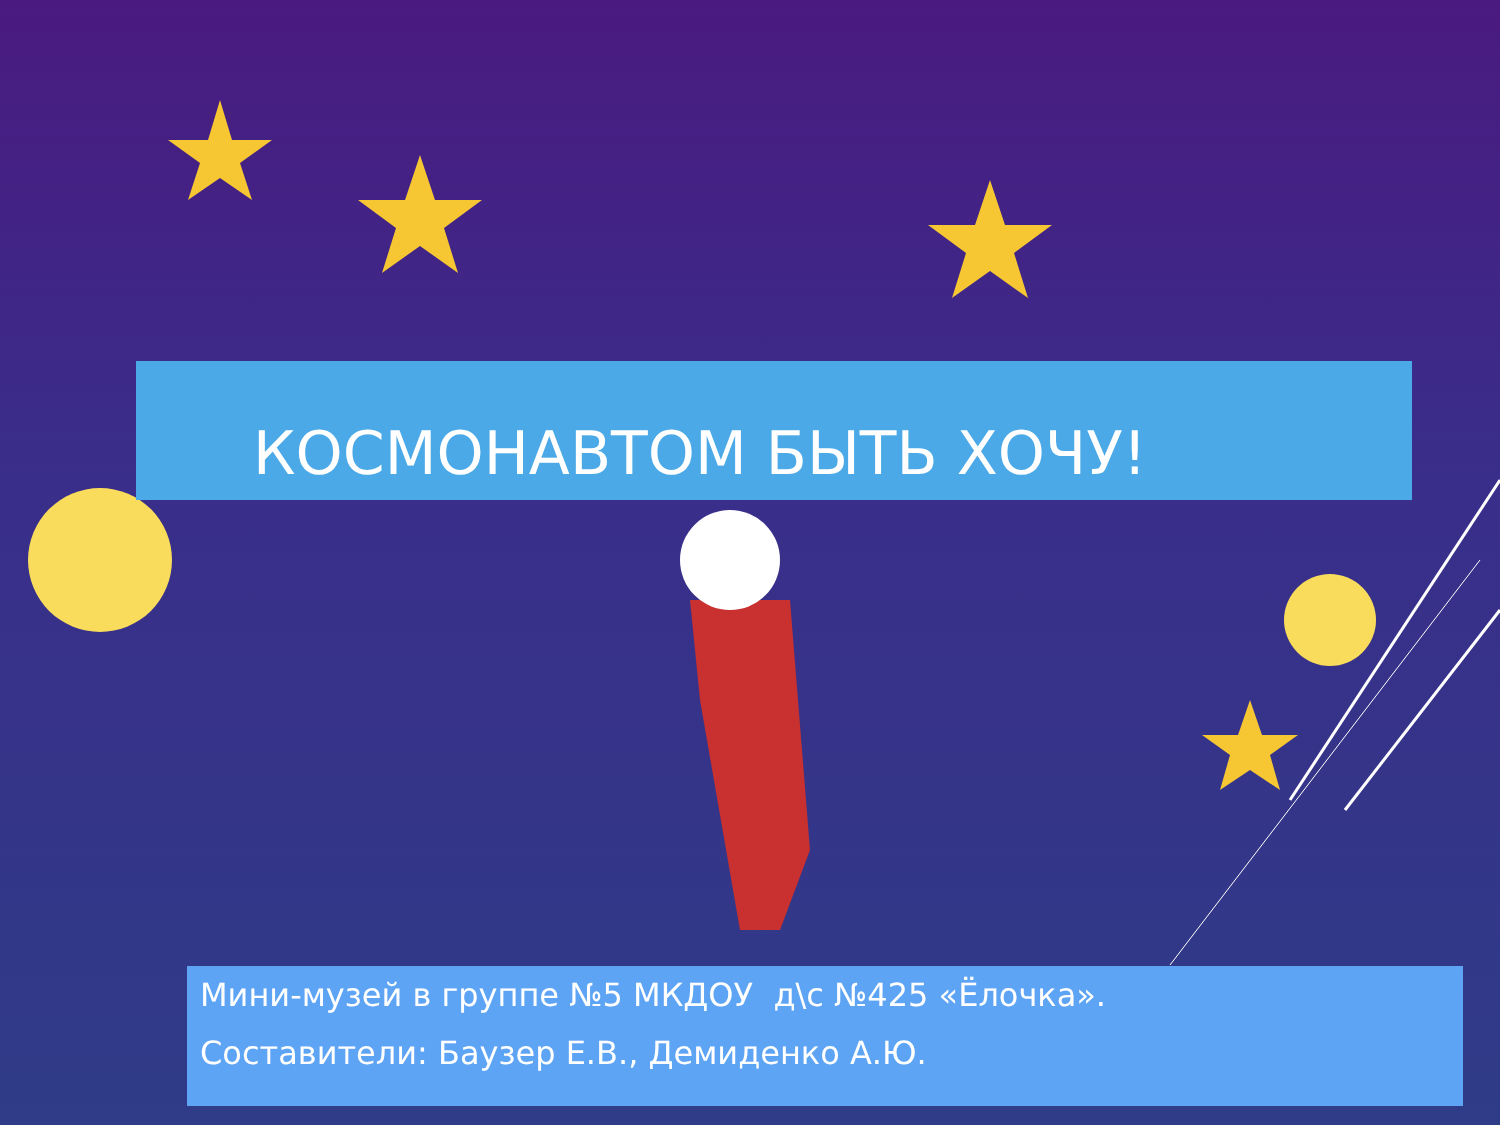КОСМОНАВТОМ БЫТЬ ХОЧУ!
Мини-музей в группе №5 МКДОУ д\с №425 «Ёлочка».
Составители: Баузер Е.В., Демиденко А.Ю.